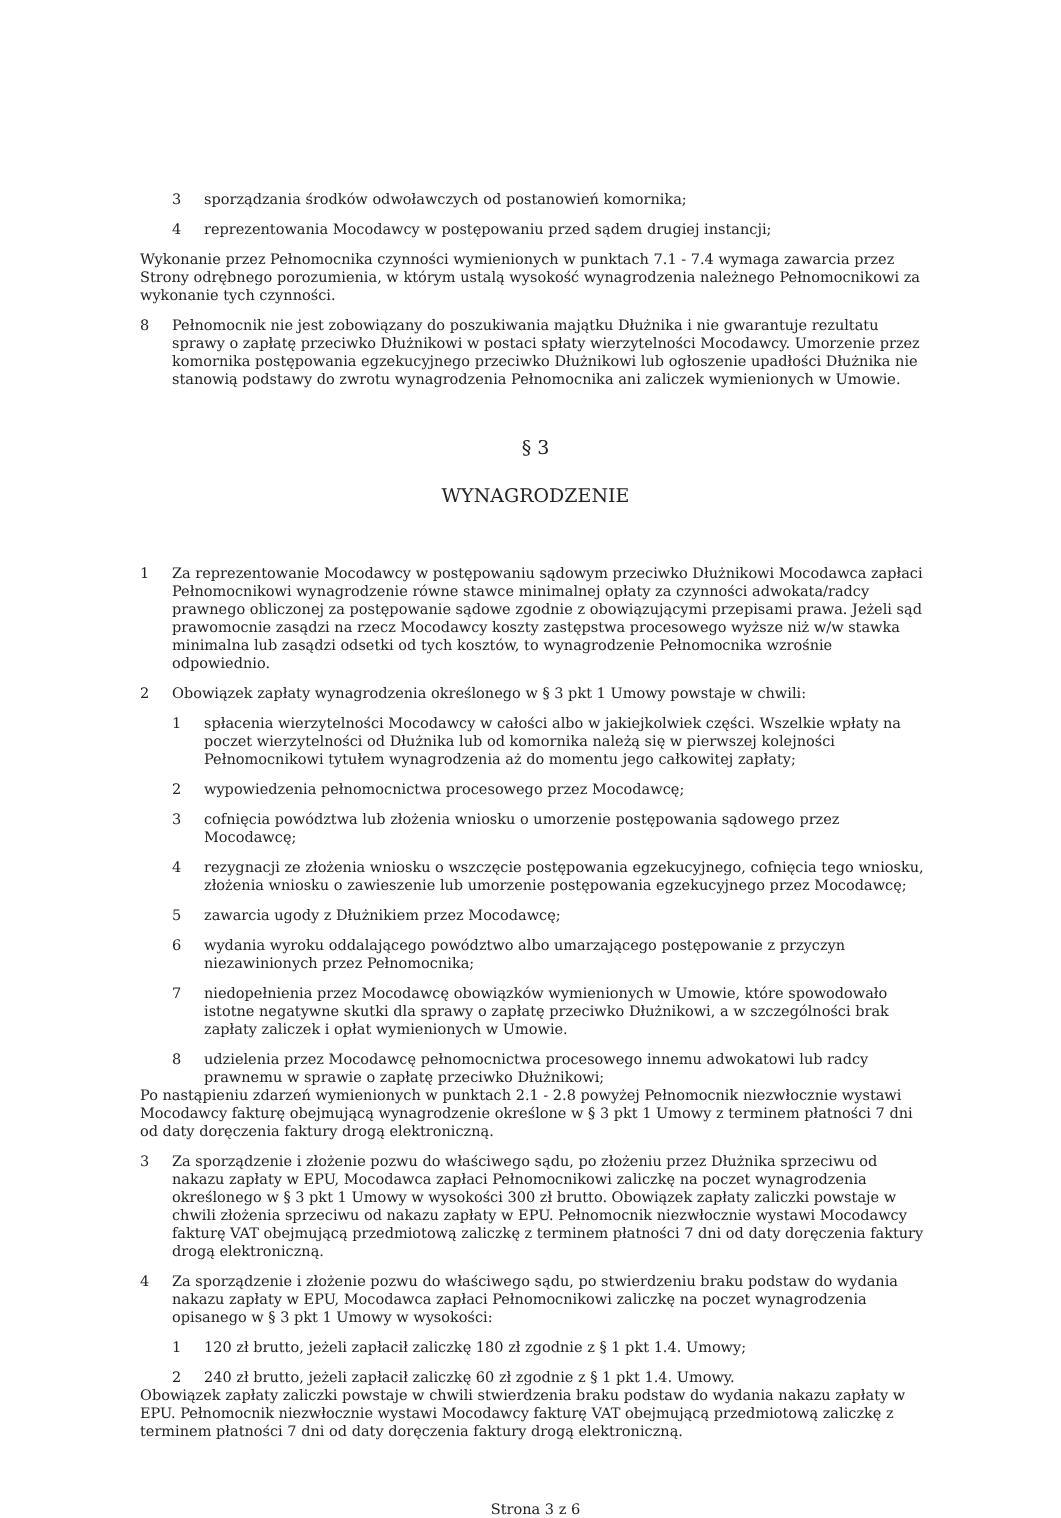3 sporządzania środków odwoławczych od postanowień komornika;
4 reprezentowania Mocodawcy w postępowaniu przed sądem drugiej instancji;
Wykonanie przez Pełnomocnika czynności wymienionych w punktach 7.1 - 7.4 wymaga zawarcia przez Strony odrębnego porozumienia, w którym ustalą wysokość wynagrodzenia należnego Pełnomocnikowi za wykonanie tych czynności.
8 Pełnomocnik nie jest zobowiązany do poszukiwania majątku Dłużnika i nie gwarantuje rezultatu sprawy o zapłatę przeciwko Dłużnikowi w postaci spłaty wierzytelności Mocodawcy. Umorzenie przez komornika postępowania egzekucyjnego przeciwko Dłużnikowi lub ogłoszenie upadłości Dłużnika nie stanowią podstawy do zwrotu wynagrodzenia Pełnomocnika ani zaliczek wymienionych w Umowie.
§ 3
WYNAGRODZENIE
1 Za reprezentowanie Mocodawcy w postępowaniu sądowym przeciwko Dłużnikowi Mocodawca zapłaci Pełnomocnikowi wynagrodzenie równe stawce minimalnej opłaty za czynności adwokata/radcy prawnego obliczonej za postępowanie sądowe zgodnie z obowiązującymi przepisami prawa. Jeżeli sąd prawomocnie zasądzi na rzecz Mocodawcy koszty zastępstwa procesowego wyższe niż w/w stawka minimalna lub zasądzi odsetki od tych kosztów, to wynagrodzenie Pełnomocnika wzrośnie odpowiednio.
2 Obowiązek zapłaty wynagrodzenia określonego w § 3 pkt 1 Umowy powstaje w chwili:
1 spłacenia wierzytelności Mocodawcy w całości albo w jakiejkolwiek części. Wszelkie wpłaty na poczet wierzytelności od Dłużnika lub od komornika należą się w pierwszej kolejności Pełnomocnikowi tytułem wynagrodzenia aż do momentu jego całkowitej zapłaty;
2 wypowiedzenia pełnomocnictwa procesowego przez Mocodawcę;
3 cofnięcia powództwa lub złożenia wniosku o umorzenie postępowania sądowego przez Mocodawcę;
4 rezygnacji ze złożenia wniosku o wszczęcie postępowania egzekucyjnego, cofnięcia tego wniosku, złożenia wniosku o zawieszenie lub umorzenie postępowania egzekucyjnego przez Mocodawcę;
5 zawarcia ugody z Dłużnikiem przez Mocodawcę;
6 wydania wyroku oddalającego powództwo albo umarzającego postępowanie z przyczyn niezawinionych przez Pełnomocnika;
7 niedopełnienia przez Mocodawcę obowiązków wymienionych w Umowie, które spowodowało istotne negatywne skutki dla sprawy o zapłatę przeciwko Dłużnikowi, a w szczególności brak zapłaty zaliczek i opłat wymienionych w Umowie.
8 udzielenia przez Mocodawcę pełnomocnictwa procesowego innemu adwokatowi lub radcy prawnemu w sprawie o zapłatę przeciwko Dłużnikowi;
Po nastąpieniu zdarzeń wymienionych w punktach 2.1 - 2.8 powyżej Pełnomocnik niezwłocznie wystawi Mocodawcy fakturę obejmującą wynagrodzenie określone w § 3 pkt 1 Umowy z terminem płatności 7 dni od daty doręczenia faktury drogą elektroniczną.
3 Za sporządzenie i złożenie pozwu do właściwego sądu, po złożeniu przez Dłużnika sprzeciwu od nakazu zapłaty w EPU, Mocodawca zapłaci Pełnomocnikowi zaliczkę na poczet wynagrodzenia określonego w § 3 pkt 1 Umowy w wysokości 300 zł brutto. Obowiązek zapłaty zaliczki powstaje w chwili złożenia sprzeciwu od nakazu zapłaty w EPU. Pełnomocnik niezwłocznie wystawi Mocodawcy fakturę VAT obejmującą przedmiotową zaliczkę z terminem płatności 7 dni od daty doręczenia faktury drogą elektroniczną.
4 Za sporządzenie i złożenie pozwu do właściwego sądu, po stwierdzeniu braku podstaw do wydania nakazu zapłaty w EPU, Mocodawca zapłaci Pełnomocnikowi zaliczkę na poczet wynagrodzenia opisanego w § 3 pkt 1 Umowy w wysokości:
1 120 zł brutto, jeżeli zapłacił zaliczkę 180 zł zgodnie z § 1 pkt 1.4. Umowy;
2 240 zł brutto, jeżeli zapłacił zaliczkę 60 zł zgodnie z § 1 pkt 1.4. Umowy.
Obowiązek zapłaty zaliczki powstaje w chwili stwierdzenia braku podstaw do wydania nakazu zapłaty w EPU. Pełnomocnik niezwłocznie wystawi Mocodawcy fakturę VAT obejmującą przedmiotową zaliczkę z terminem płatności 7 dni od daty doręczenia faktury drogą elektroniczną.
Strona 3 z 6